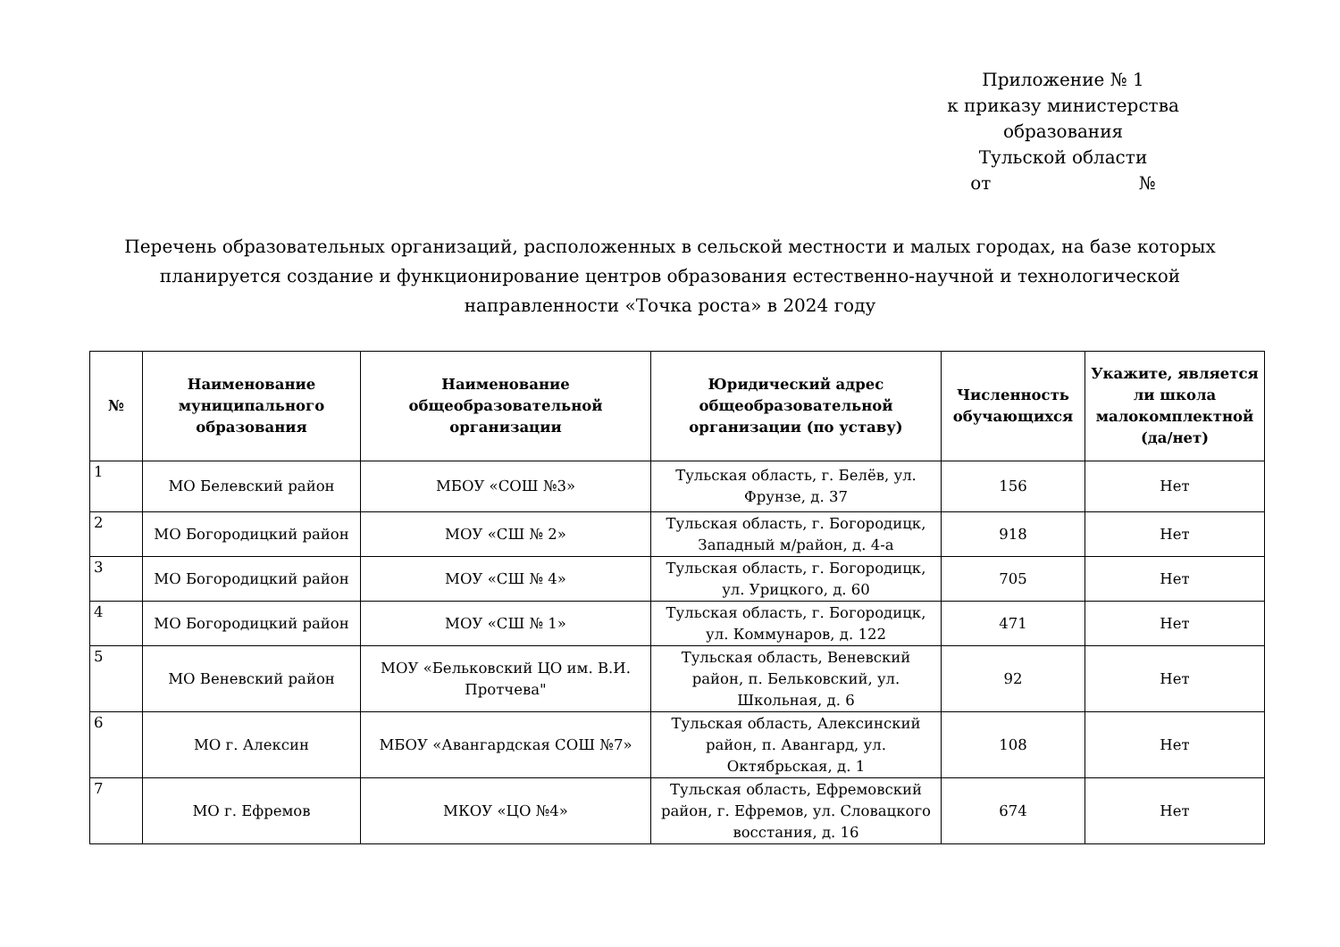Приложение № 1
к приказу министерства образования
Тульской области
от №
Перечень образовательных организаций, расположенных в сельской местности и малых городах, на базе которых планируется создание и функционирование центров образования естественно-научной и технологической направленности «Точка роста» в 2024 году
| № | Наименование муниципального образования | Наименование общеобразовательной организации | Юридический адрес общеобразовательной организации (по уставу) | Численность обучающихся | Укажите, является ли школа малокомплектной (да/нет) |
| --- | --- | --- | --- | --- | --- |
| 1 | МО Белевский район | МБОУ «СОШ №3» | Тульская область, г. Белёв, ул. Фрунзе, д. 37 | 156 | Нет |
| 2 | МО Богородицкий район | МОУ «СШ № 2» | Тульская область, г. Богородицк, Западный м/район, д. 4-а | 918 | Нет |
| 3 | МО Богородицкий район | МОУ «СШ № 4» | Тульская область, г. Богородицк, ул. Урицкого, д. 60 | 705 | Нет |
| 4 | МО Богородицкий район | МОУ «СШ № 1» | Тульская область, г. Богородицк, ул. Коммунаров, д. 122 | 471 | Нет |
| 5 | МО Веневский район | МОУ «Бельковский ЦО им. В.И. Протчева" | Тульская область, Веневский район, п. Бельковский, ул. Школьная, д. 6 | 92 | Нет |
| 6 | МО г. Алексин | МБОУ «Авангардская СОШ №7» | Тульская область, Алексинский район, п. Авангард, ул. Октябрьская, д. 1 | 108 | Нет |
| 7 | МО г. Ефремов | МКОУ «ЦО №4» | Тульская область, Ефремовский район, г. Ефремов, ул. Словацкого восстания, д. 16 | 674 | Нет |